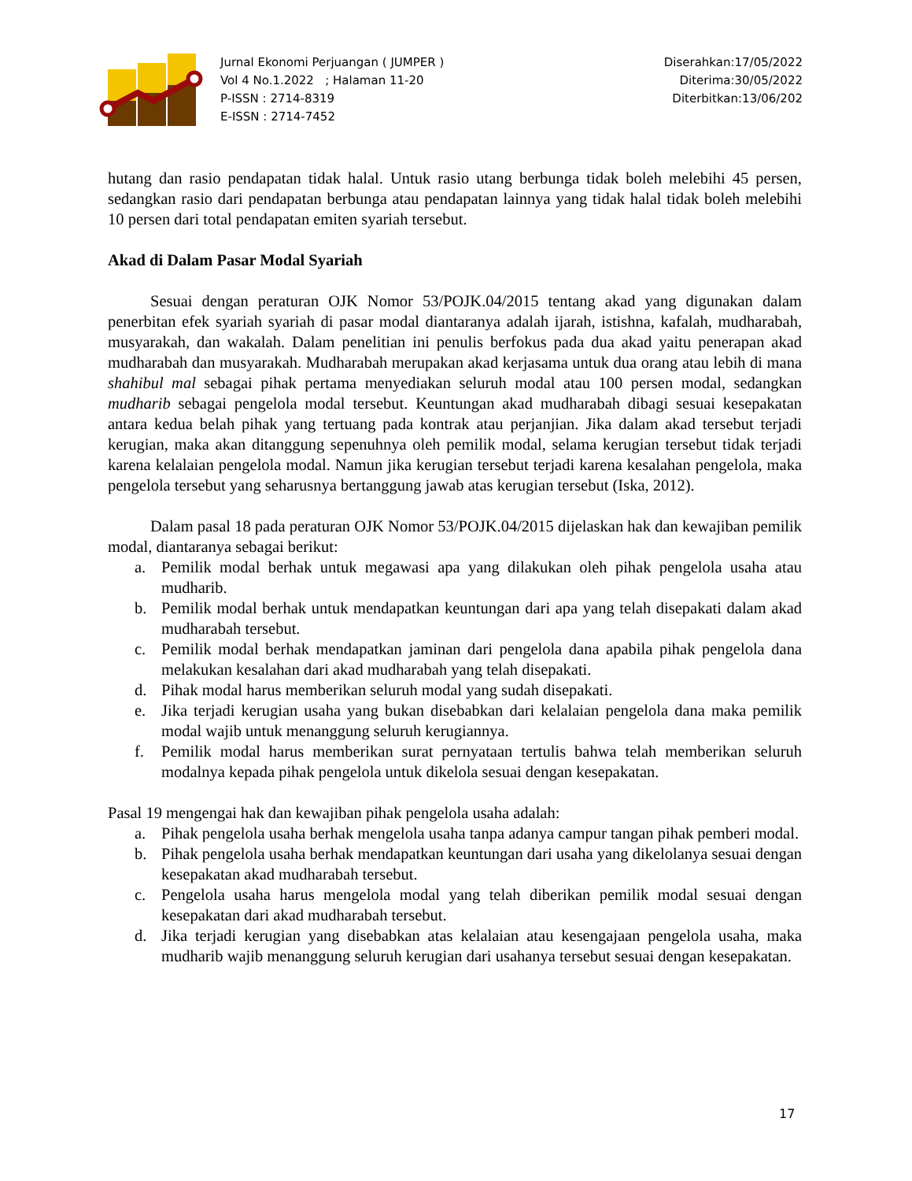Jurnal Ekonomi Perjuangan ( JUMPER )
Vol 4 No.1.2022 ; Halaman 11-20
P-ISSN : 2714-8319
E-ISSN : 2714-7452
Diserahkan:17/05/2022
Diterima:30/05/2022
Diterbitkan:13/06/202
hutang dan rasio pendapatan tidak halal. Untuk rasio utang berbunga tidak boleh melebihi 45 persen, sedangkan rasio dari pendapatan berbunga atau pendapatan lainnya yang tidak halal tidak boleh melebihi 10 persen dari total pendapatan emiten syariah tersebut.
Akad di Dalam Pasar Modal Syariah
Sesuai dengan peraturan OJK Nomor 53/POJK.04/2015 tentang akad yang digunakan dalam penerbitan efek syariah syariah di pasar modal diantaranya adalah ijarah, istishna, kafalah, mudharabah, musyarakah, dan wakalah. Dalam penelitian ini penulis berfokus pada dua akad yaitu penerapan akad mudharabah dan musyarakah. Mudharabah merupakan akad kerjasama untuk dua orang atau lebih di mana shahibul mal sebagai pihak pertama menyediakan seluruh modal atau 100 persen modal, sedangkan mudharib sebagai pengelola modal tersebut. Keuntungan akad mudharabah dibagi sesuai kesepakatan antara kedua belah pihak yang tertuang pada kontrak atau perjanjian. Jika dalam akad tersebut terjadi kerugian, maka akan ditanggung sepenuhnya oleh pemilik modal, selama kerugian tersebut tidak terjadi karena kelalaian pengelola modal. Namun jika kerugian tersebut terjadi karena kesalahan pengelola, maka pengelola tersebut yang seharusnya bertanggung jawab atas kerugian tersebut (Iska, 2012).
Dalam pasal 18 pada peraturan OJK Nomor 53/POJK.04/2015 dijelaskan hak dan kewajiban pemilik modal, diantaranya sebagai berikut:
a. Pemilik modal berhak untuk megawasi apa yang dilakukan oleh pihak pengelola usaha atau mudharib.
b. Pemilik modal berhak untuk mendapatkan keuntungan dari apa yang telah disepakati dalam akad mudharabah tersebut.
c. Pemilik modal berhak mendapatkan jaminan dari pengelola dana apabila pihak pengelola dana melakukan kesalahan dari akad mudharabah yang telah disepakati.
d. Pihak modal harus memberikan seluruh modal yang sudah disepakati.
e. Jika terjadi kerugian usaha yang bukan disebabkan dari kelalaian pengelola dana maka pemilik modal wajib untuk menanggung seluruh kerugiannya.
f. Pemilik modal harus memberikan surat pernyataan tertulis bahwa telah memberikan seluruh modalnya kepada pihak pengelola untuk dikelola sesuai dengan kesepakatan.
Pasal 19 mengengai hak dan kewajiban pihak pengelola usaha adalah:
a. Pihak pengelola usaha berhak mengelola usaha tanpa adanya campur tangan pihak pemberi modal.
b. Pihak pengelola usaha berhak mendapatkan keuntungan dari usaha yang dikelolanya sesuai dengan kesepakatan akad mudharabah tersebut.
c. Pengelola usaha harus mengelola modal yang telah diberikan pemilik modal sesuai dengan kesepakatan dari akad mudharabah tersebut.
d. Jika terjadi kerugian yang disebabkan atas kelalaian atau kesengajaan pengelola usaha, maka mudharib wajib menanggung seluruh kerugian dari usahanya tersebut sesuai dengan kesepakatan.
17